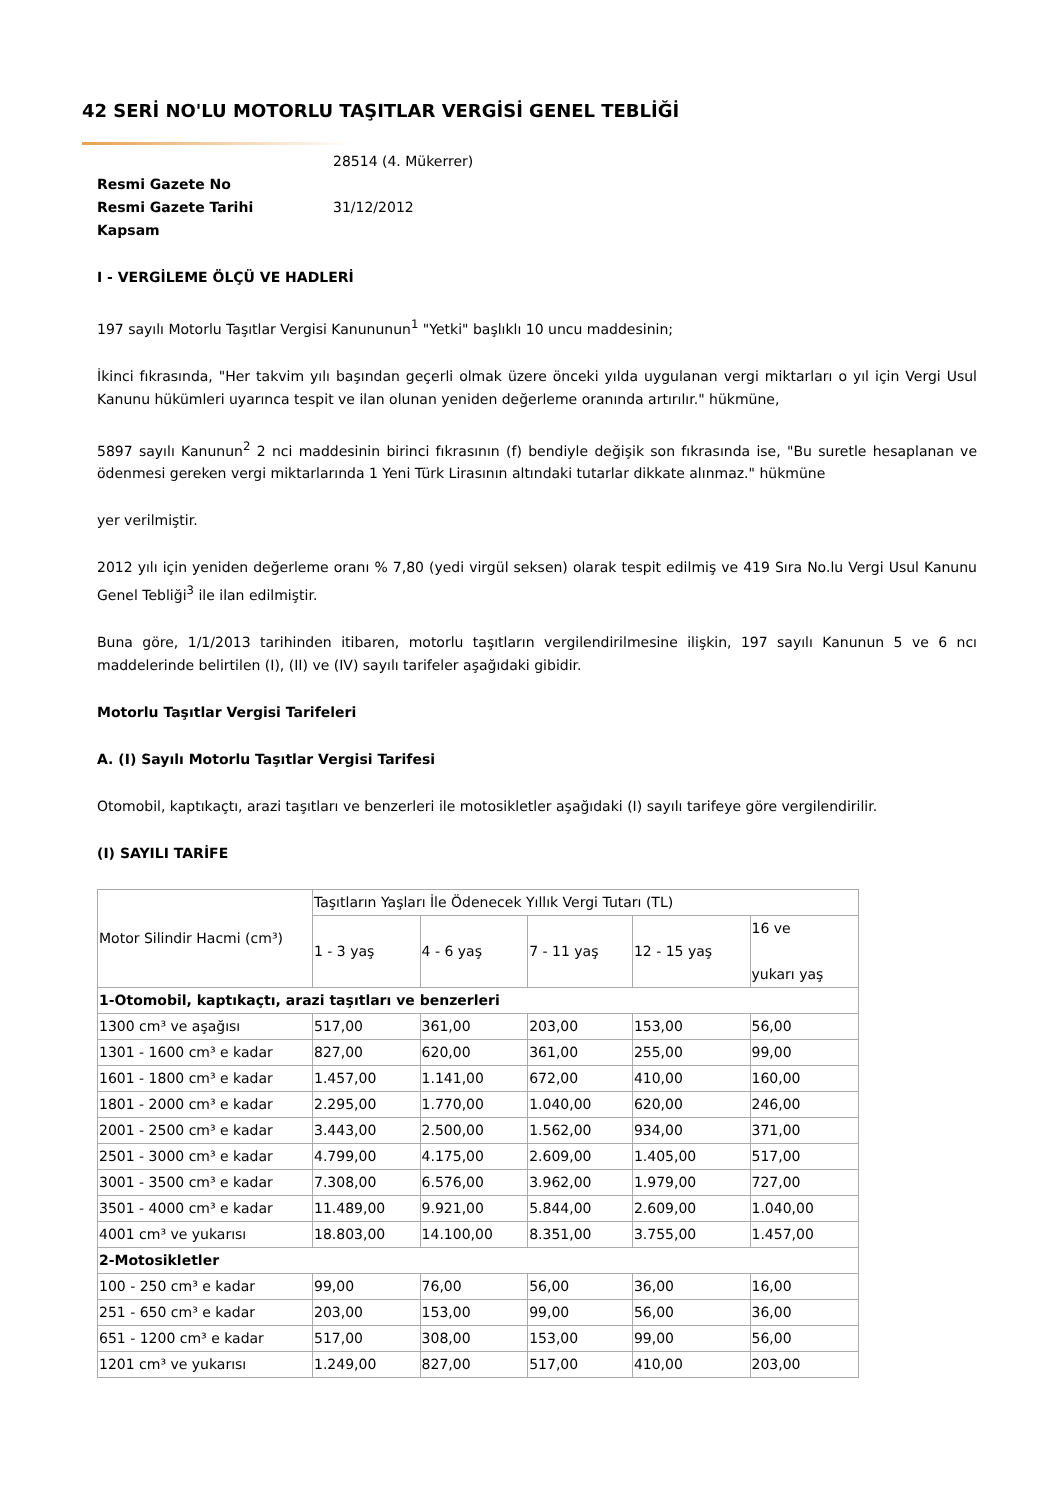42 SERİ NO'LU MOTORLU TAŞITLAR VERGİSİ GENEL TEBLİĞİ
Resmi Gazete No
Resmi Gazete Tarihi
Kapsam
28514 (4. Mükerrer)
31/12/2012
I - VERGİLEME ÖLÇÜ VE HADLERİ
197 sayılı Motorlu Taşıtlar Vergisi Kanununun<sup>1</sup> "Yetki" başlıklı 10 uncu maddesinin;
İkinci fıkrasında, "Her takvim yılı başından geçerli olmak üzere önceki yılda uygulanan vergi miktarları o yıl için Vergi Usul Kanunu hükümleri uyarınca tespit ve ilan olunan yeniden değerleme oranında artırılır." hükmüne,
5897 sayılı Kanunun<sup>2</sup> 2 nci maddesinin birinci fıkrasının (f) bendiyle değişik son fıkrasında ise, "Bu suretle hesaplanan ve ödenmesi gereken vergi miktarlarında 1 Yeni Türk Lirasının altındaki tutarlar dikkate alınmaz." hükmüne
yer verilmiştir.
2012 yılı için yeniden değerleme oranı % 7,80 (yedi virgül seksen) olarak tespit edilmiş ve 419 Sıra No.lu Vergi Usul Kanunu Genel Tebliği<sup>3</sup> ile ilan edilmiştir.
Buna göre, 1/1/2013 tarihinden itibaren, motorlu taşıtların vergilendirilmesine ilişkin, 197 sayılı Kanunun 5 ve 6 ncı maddelerinde belirtilen (I), (II) ve (IV) sayılı tarifeler aşağıdaki gibidir.
Motorlu Taşıtlar Vergisi Tarifeleri
A. (I) Sayılı Motorlu Taşıtlar Vergisi Tarifesi
Otomobil, kaptıkaçtı, arazi taşıtları ve benzerleri ile motosikletler aşağıdaki (I) sayılı tarifeye göre vergilendirilir.
(I) SAYILI TARİFE
| Motor Silindir Hacmi (cm³) | Taşıtların Yaşları İle Ödenecek Yıllık Vergi Tutarı (TL) | | | | |
| --- | --- | --- | --- | --- | --- |
| | 1 - 3 yaş | 4 - 6 yaş | 7 - 11 yaş | 12 - 15 yaş | 16 ve yukarı yaş |
| 1-Otomobil, kaptıkaçtı, arazi taşıtları ve benzerleri | | | | | |
| 1300 cm³ ve aşağısı | 517,00 | 361,00 | 203,00 | 153,00 | 56,00 |
| 1301 - 1600 cm³ e kadar | 827,00 | 620,00 | 361,00 | 255,00 | 99,00 |
| 1601 - 1800 cm³ e kadar | 1.457,00 | 1.141,00 | 672,00 | 410,00 | 160,00 |
| 1801 - 2000 cm³ e kadar | 2.295,00 | 1.770,00 | 1.040,00 | 620,00 | 246,00 |
| 2001 - 2500 cm³ e kadar | 3.443,00 | 2.500,00 | 1.562,00 | 934,00 | 371,00 |
| 2501 - 3000 cm³ e kadar | 4.799,00 | 4.175,00 | 2.609,00 | 1.405,00 | 517,00 |
| 3001 - 3500 cm³ e kadar | 7.308,00 | 6.576,00 | 3.962,00 | 1.979,00 | 727,00 |
| 3501 - 4000 cm³ e kadar | 11.489,00 | 9.921,00 | 5.844,00 | 2.609,00 | 1.040,00 |
| 4001 cm³ ve yukarısı | 18.803,00 | 14.100,00 | 8.351,00 | 3.755,00 | 1.457,00 |
| 2-Motosikletler | | | | | |
| 100 - 250 cm³ e kadar | 99,00 | 76,00 | 56,00 | 36,00 | 16,00 |
| 251 - 650 cm³ e kadar | 203,00 | 153,00 | 99,00 | 56,00 | 36,00 |
| 651 - 1200 cm³ e kadar | 517,00 | 308,00 | 153,00 | 99,00 | 56,00 |
| 1201 cm³ ve yukarısı | 1.249,00 | 827,00 | 517,00 | 410,00 | 203,00 |